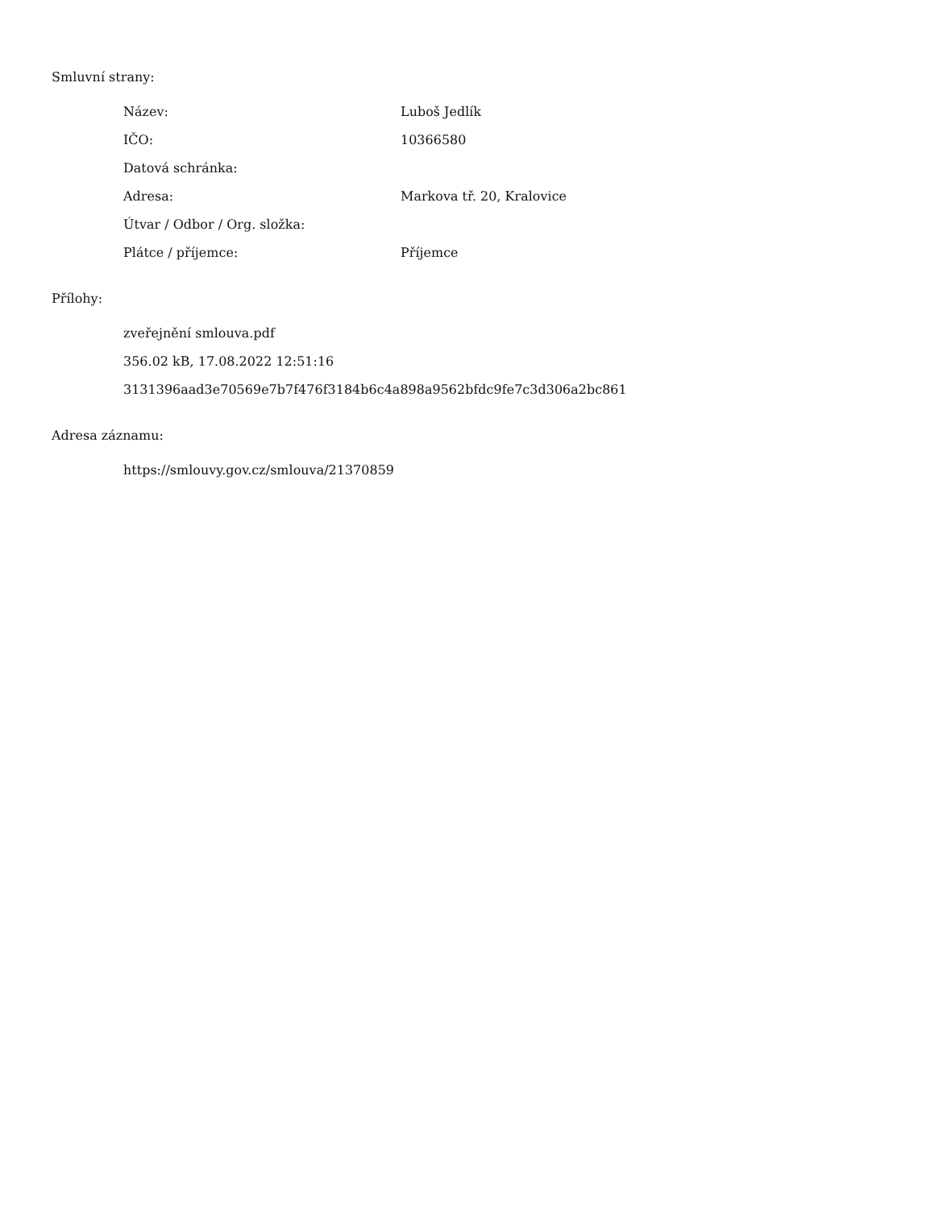Smluvní strany:
| Název: | Luboš Jedlík |
| IČO: | 10366580 |
| Datová schránka: | |
| Adresa: | Markova tř. 20, Kralovice |
| Útvar / Odbor / Org. složka: | |
| Plátce / příjemce: | Příjemce |
Přílohy:
zveřejnění smlouva.pdf
356.02 kB, 17.08.2022 12:51:16
3131396aad3e70569e7b7f476f3184b6c4a898a9562bfdc9fe7c3d306a2bc861
Adresa záznamu:
https://smlouvy.gov.cz/smlouva/21370859